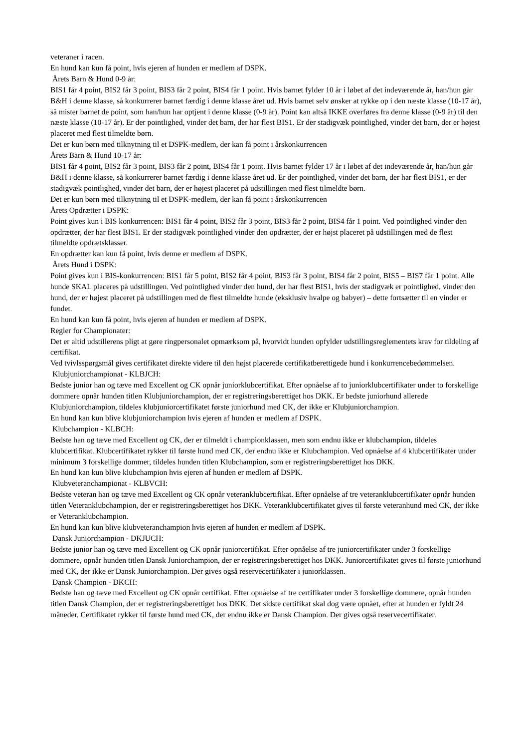veteraner i racen.
En hund kan kun få point, hvis ejeren af hunden er medlem af DSPK.
Årets Barn & Hund 0-9 år:
BIS1 får 4 point, BIS2 får 3 point, BIS3 får 2 point, BIS4 får 1 point. Hvis barnet fylder 10 år i løbet af det indeværende år, han/hun går B&H i denne klasse, så konkurrerer barnet færdig i denne klasse året ud. Hvis barnet selv ønsker at rykke op i den næste klasse (10-17 år), så mister barnet de point, som han/hun har optjent i denne klasse (0-9 år). Point kan altså IKKE overføres fra denne klasse (0-9 år) til den næste klasse (10-17 år). Er der pointlighed, vinder det barn, der har flest BIS1. Er der stadigvæk pointlighed, vinder det barn, der er højest placeret med flest tilmeldte børn.
Det er kun børn med tilknytning til et DSPK-medlem, der kan få point i årskonkurrencen
Årets Barn & Hund 10-17 år:
BIS1 får 4 point, BIS2 får 3 point, BIS3 får 2 point, BIS4 får 1 point. Hvis barnet fylder 17 år i løbet af det indeværende år, han/hun går B&H i denne klasse, så konkurrerer barnet færdig i denne klasse året ud. Er der pointlighed, vinder det barn, der har flest BIS1, er der stadigvæk pointlighed, vinder det barn, der er højest placeret på udstillingen med flest tilmeldte børn.
Det er kun børn med tilknytning til et DSPK-medlem, der kan få point i årskonkurrencen
Årets Opdrætter i DSPK:
Point gives kun i BIS konkurrencen: BIS1 får 4 point, BIS2 får 3 point, BIS3 får 2 point, BIS4 får 1 point. Ved pointlighed vinder den opdrætter, der har flest BIS1. Er der stadigvæk pointlighed vinder den opdrætter, der er højst placeret på udstillingen med de flest tilmeldte opdrætsklasser.
En opdrætter kan kun få point, hvis denne er medlem af DSPK.
Årets Hund i DSPK:
Point gives kun i BIS-konkurrencen: BIS1 får 5 point, BIS2 får 4 point, BIS3 får 3 point, BIS4 får 2 point, BIS5 – BIS7 får 1 point. Alle hunde SKAL placeres på udstillingen. Ved pointlighed vinder den hund, der har flest BIS1, hvis der stadigvæk er pointlighed, vinder den hund, der er højest placeret på udstillingen med de flest tilmeldte hunde (eksklusiv hvalpe og babyer) – dette fortsætter til en vinder er fundet.
En hund kan kun få point, hvis ejeren af hunden er medlem af DSPK.
Regler for Championater:
Det er altid udstillerens pligt at gøre ringpersonalet opmærksom på, hvorvidt hunden opfylder udstillingsreglementets krav for tildeling af certifikat.
Ved tvivlsspørgsmål gives certifikatet direkte videre til den højst placerede certifikatberettigede hund i konkurrencebedømmelsen.
Klubjuniorchampionat - KLBJCH:
Bedste junior han og tæve med Excellent og CK opnår juniorklubcertifikat. Efter opnåelse af to juniorklubcertifikater under to forskellige dommere opnår hunden titlen Klubjuniorchampion, der er registreringsberettiget hos DKK. Er bedste juniorhund allerede Klubjuniorchampion, tildeles klubjuniorcertifikatet første juniorhund med CK, der ikke er Klubjuniorchampion.
En hund kan kun blive klubjuniorchampion hvis ejeren af hunden er medlem af DSPK.
Klubchampion - KLBCH:
Bedste han og tæve med Excellent og CK, der er tilmeldt i championklassen, men som endnu ikke er klubchampion, tildeles klubcertifikat. Klubcertifikatet rykker til første hund med CK, der endnu ikke er Klubchampion. Ved opnåelse af 4 klubcertifikater under minimum 3 forskellige dommer, tildeles hunden titlen Klubchampion, som er registreringsberettiget hos DKK.
En hund kan kun blive klubchampion hvis ejeren af hunden er medlem af DSPK.
Klubveteranchampionat - KLBVCH:
Bedste veteran han og tæve med Excellent og CK opnår veteranklubcertifikat. Efter opnåelse af tre veteranklubcertifikater opnår hunden titlen Veteranklubchampion, der er registreringsberettiget hos DKK. Veteranklubcertifikatet gives til første veteranhund med CK, der ikke er Veteranklubchampion.
En hund kan kun blive klubveteranchampion hvis ejeren af hunden er medlem af DSPK.
Dansk Juniorchampion - DKJUCH:
Bedste junior han og tæve med Excellent og CK opnår juniorcertifikat. Efter opnåelse af tre juniorcertifikater under 3 forskellige dommere, opnår hunden titlen Dansk Juniorchampion, der er registreringsberettiget hos DKK. Juniorcertifikatet gives til første juniorhund med CK, der ikke er Dansk Juniorchampion. Der gives også reservecertifikater i juniorklassen.
Dansk Champion - DKCH:
Bedste han og tæve med Excellent og CK opnår certifikat. Efter opnåelse af tre certifikater under 3 forskellige dommere, opnår hunden titlen Dansk Champion, der er registreringsberettiget hos DKK. Det sidste certifikat skal dog være opnået, efter at hunden er fyldt 24 måneder. Certifikatet rykker til første hund med CK, der endnu ikke er Dansk Champion. Der gives også reservecertifikater.